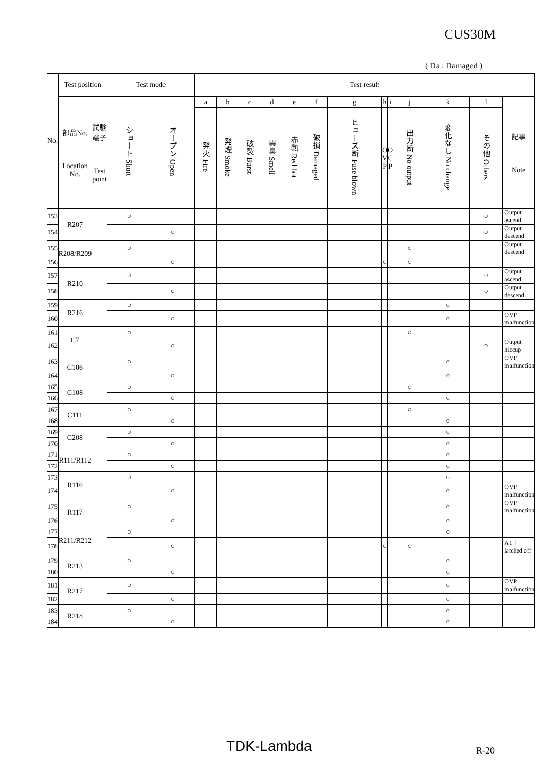CUS30M
( Da : Damaged )
| No. | Test position | | Test mode | | Test result | | | | | | | | | | | | |
| --- | --- | --- | --- | --- | --- | --- | --- | --- | --- | --- | --- | --- | --- | --- | --- | --- | --- |
| | 部品No. Location No. | 試験端子 Test point | ショート Short | オープン Open | a | b | c | d | e | f | g | h | i | j | k | l | 記事 Note |
| | | | | | 発火 Fire | 発煙 Smoke | 破裂 Burst | 異臭 Smell | 赤熱 Red hot | 破損 Damaged | ヒューズ断 Fuse blown | O V P | O C P | 出力断 No output | 変化なし No change | その他 Others | |
| 153 | R207 | | ○ | | | | | | | | | | | | | ○ | Output ascend |
| 154 | | | | ○ | | | | | | | | | | | | ○ | Output descend |
| 155 | R208/R209 | | ○ | | | | | | | | | | | ○ | | | Output descend |
| 156 | | | | ○ | | | | | | | | ○ | | ○ | | | |
| 157 | R210 | | ○ | | | | | | | | | | | | | ○ | Output ascend |
| 158 | | | | ○ | | | | | | | | | | | | ○ | Output descend |
| 159 | R216 | | ○ | | | | | | | | | | | | ○ | | |
| 160 | | | | ○ | | | | | | | | | | | ○ | | OVP malfunction |
| 161 | C7 | | ○ | | | | | | | | | | | ○ | | | |
| 162 | | | | ○ | | | | | | | | | | | | ○ | Output hiccup |
| 163 | C106 | | ○ | | | | | | | | | | | | ○ | | OVP malfunction |
| 164 | | | | ○ | | | | | | | | | | | ○ | | |
| 165 | C108 | | ○ | | | | | | | | | | | ○ | | | |
| 166 | | | | ○ | | | | | | | | | | | ○ | | |
| 167 | C111 | | ○ | | | | | | | | | | | ○ | | | |
| 168 | | | | ○ | | | | | | | | | | | ○ | | |
| 169 | C208 | | ○ | | | | | | | | | | | | ○ | | |
| 170 | | | | ○ | | | | | | | | | | | ○ | | |
| 171 | R111/R112 | | ○ | | | | | | | | | | | | ○ | | |
| 172 | | | | ○ | | | | | | | | | | | ○ | | |
| 173 | R116 | | ○ | | | | | | | | | | | | ○ | | |
| 174 | | | | ○ | | | | | | | | | | | ○ | | OVP malfunction |
| 175 | R117 | | ○ | | | | | | | | | | | | ○ | | OVP malfunction |
| 176 | | | | ○ | | | | | | | | | | | ○ | | |
| 177 | R211/R212 | | ○ | | | | | | | | | | | | ○ | | |
| 178 | | | | ○ | | | | | | | | ○ | | ○ | | | A1：latched off |
| 179 | R213 | | ○ | | | | | | | | | | | | ○ | | |
| 180 | | | | ○ | | | | | | | | | | | ○ | | |
| 181 | R217 | | ○ | | | | | | | | | | | | ○ | | OVP malfunction |
| 182 | | | | ○ | | | | | | | | | | | ○ | | |
| 183 | R218 | | ○ | | | | | | | | | | | | ○ | | |
| 184 | | | | ○ | | | | | | | | | | | ○ | | |
TDK-Lambda R-20